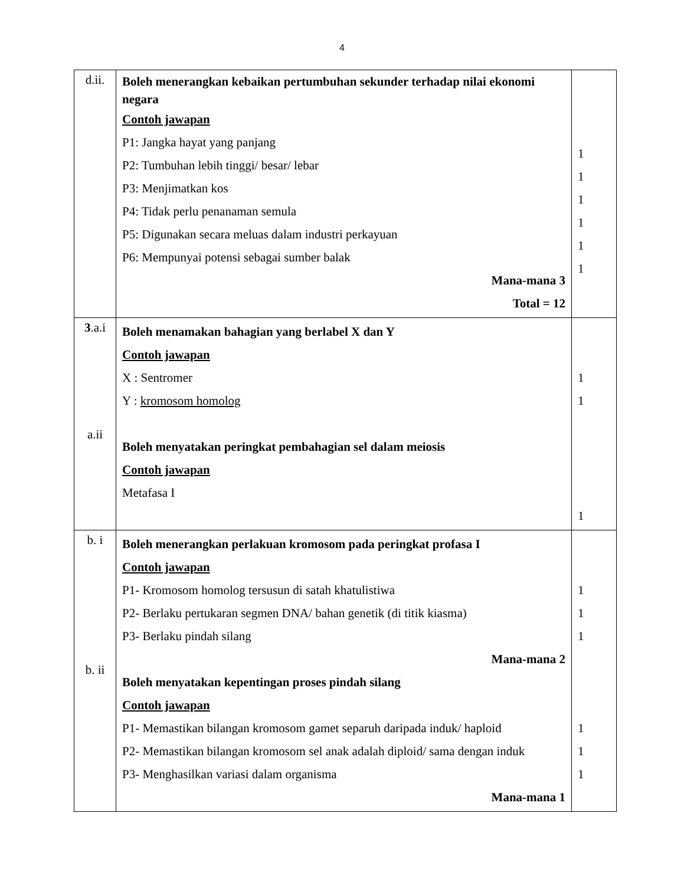4
| d.ii. | Boleh menerangkan kebaikan pertumbuhan sekunder terhadap nilai ekonomi negara Contoh jawapan P1: Jangka hayat yang panjang P2: Tumbuhan lebih tinggi/ besar/ lebar P3: Menjimatkan kos P4: Tidak perlu penanaman semula P5: Digunakan secara meluas dalam industri perkayuan P6: Mempunyai potensi sebagai sumber balak Mana-mana 3 Total = 12 | 1 1 1 1 1 1 |
| 3 .a.i a.ii | Boleh menamakan bahagian yang berlabel X dan Y Contoh jawapan X : Sentromer Y : kromosom homolog Boleh menyatakan peringkat pembahagian sel dalam meiosis Contoh jawapan Metafasa I | 1 1 1 |
| b. i b. ii | Boleh menerangkan perlakuan kromosom pada peringkat profasa I Contoh jawapan P1- Kromosom homolog tersusun di satah khatulistiwa P2- Berlaku pertukaran segmen DNA/ bahan genetik (di titik kiasma) P3- Berlaku pindah silang Mana-mana 2 Boleh menyatakan kepentingan proses pindah silang Contoh jawapan P1- Memastikan bilangan kromosom gamet separuh daripada induk/ haploid P2- Memastikan bilangan kromosom sel anak adalah diploid/ sama dengan induk P3- Menghasilkan variasi dalam organisma Mana-mana 1 | 1 1 1 1 1 1 |